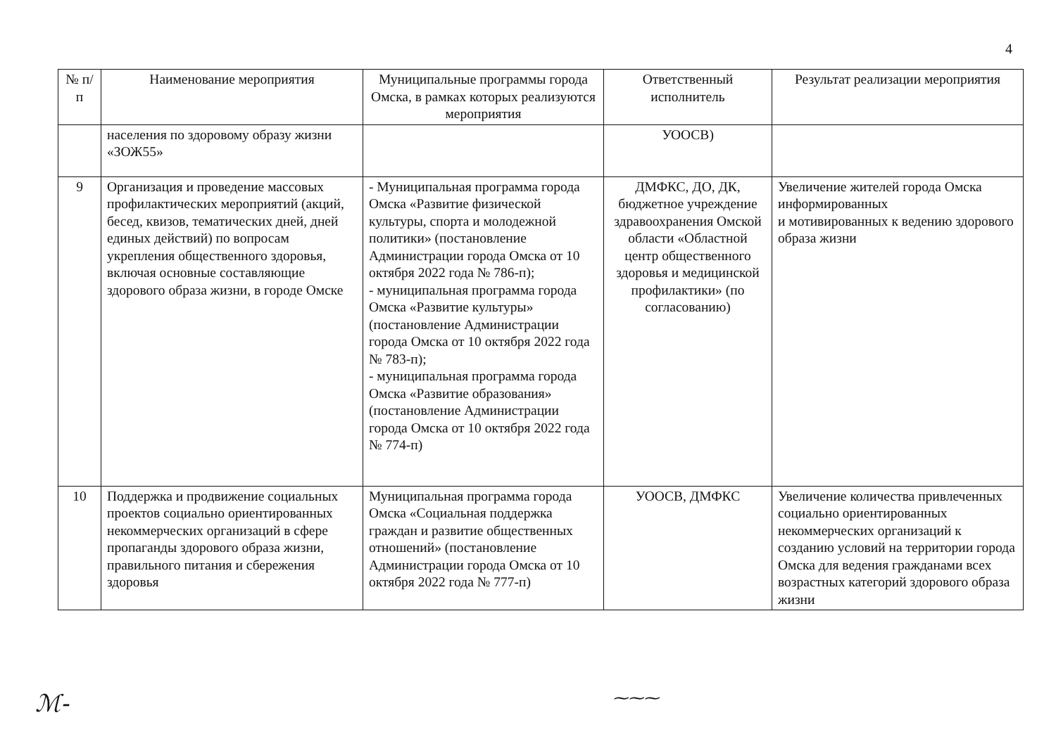4
| № п/п | Наименование мероприятия | Муниципальные программы города Омска, в рамках которых реализуются мероприятия | Ответственный исполнитель | Результат реализации мероприятия |
| --- | --- | --- | --- | --- |
| | населения по здоровому образу жизни «ЗОЖ55» | | УООСВ) | |
| 9 | Организация и проведение массовых профилактических мероприятий (акций, бесед, квизов, тематических дней, дней единых действий) по вопросам укрепления общественного здоровья, включая основные составляющие здорового образа жизни, в городе Омске | - Муниципальная программа города Омска «Развитие физической культуры, спорта и молодежной политики» (постановление Администрации города Омска от 10 октября 2022 года № 786-п); - муниципальная программа города Омска «Развитие культуры» (постановление Администрации города Омска от 10 октября 2022 года № 783-п); - муниципальная программа города Омска «Развитие образования» (постановление Администрации города Омска от 10 октября 2022 года № 774-п) | ДМФКС, ДО, ДК, бюджетное учреждение здравоохранения Омской области «Областной центр общественного здоровья и медицинской профилактики» (по согласованию) | Увеличение жителей города Омска информированных и мотивированных к ведению здорового образа жизни |
| 10 | Поддержка и продвижение социальных проектов социально ориентированных некоммерческих организаций в сфере пропаганды здорового образа жизни, правильного питания и сбережения здоровья | Муниципальная программа города Омска «Социальная поддержка граждан и развитие общественных отношений» (постановление Администрации города Омска от 10 октября 2022 года № 777-п) | УООСВ, ДМФКС | Увеличение количества привлеченных социально ориентированных некоммерческих организаций к созданию условий на территории города Омска для ведения гражданами всех возрастных категорий здорового образа жизни |
ℳ- ⁓⁓⁓